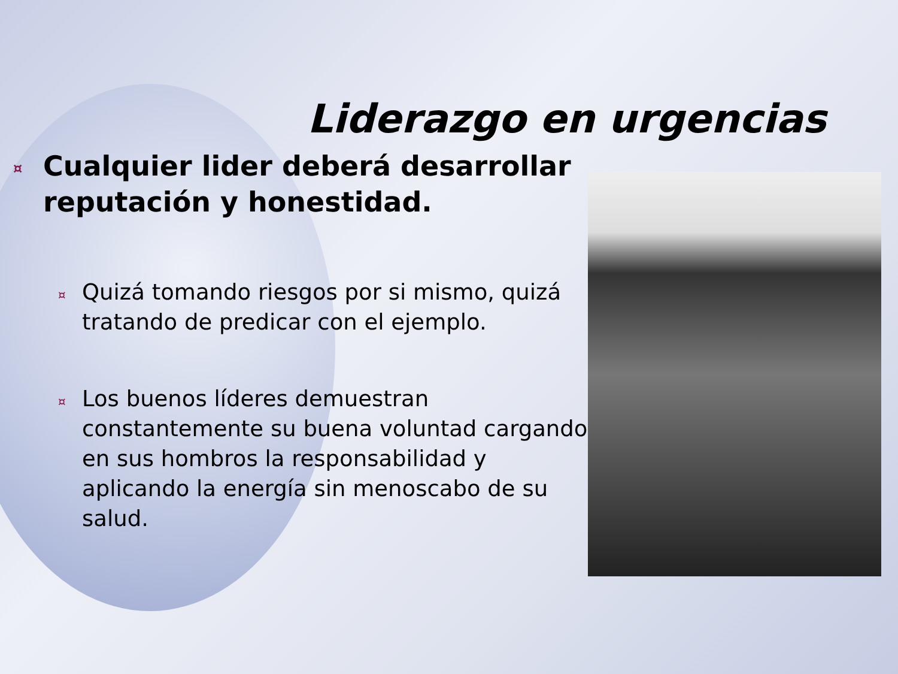Liderazgo en urgencias
¤ Cualquier lider deberá desarrollar reputación y honestidad.
¤ Quizá tomando riesgos por si mismo, quizá tratando de predicar con el ejemplo.
¤ Los buenos líderes demuestran constantemente su buena voluntad cargando en sus hombros la responsabilidad y aplicando la energía sin menoscabo de su salud.